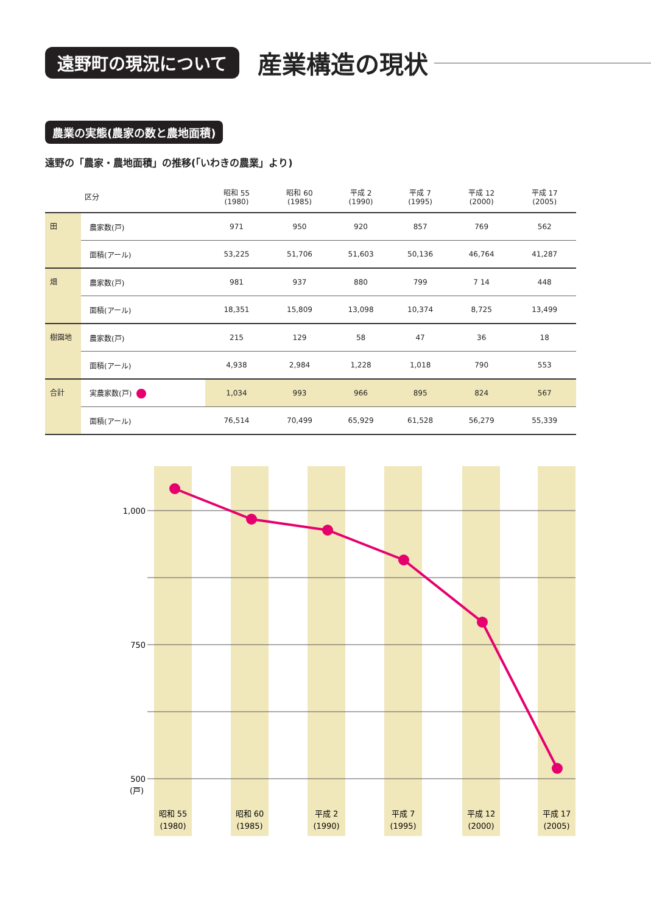遠野町の現況について 産業構造の現状
農業の実態(農家の数と農地面積)
遠野の「農家・農地面積」の推移(「いわきの農業」より)
| | 区分 | 昭和 55 (1980) | 昭和 60 (1985) | 平成 2 (1990) | 平成 7 (1995) | 平成 12 (2000) | 平成 17 (2005) |
| --- | --- | --- | --- | --- | --- | --- | --- |
| 田 | 農家数(戸) | 971 | 950 | 920 | 857 | 769 | 562 |
| | 面積(アール) | 53,225 | 51,706 | 51,603 | 50,136 | 46,764 | 41,287 |
| 畑 | 農家数(戸) | 981 | 937 | 880 | 799 | 7 14 | 448 |
| | 面積(アール) | 18,351 | 15,809 | 13,098 | 10,374 | 8,725 | 13,499 |
| 樹園地 | 農家数(戸) | 215 | 129 | 58 | 47 | 36 | 18 |
| | 面積(アール) | 4,938 | 2,984 | 1,228 | 1,018 | 790 | 553 |
| 合計 | 実農家数(戸) | 1,034 | 993 | 966 | 895 | 824 | 567 |
| | 面積(アール) | 76,514 | 70,499 | 65,929 | 61,528 | 56,279 | 55,339 |
1,000
750
500
(戸)
昭和 55
(1980)
昭和 60
(1985)
平成 2
(1990)
平成 7
(1995)
平成 12
(2000)
平成 17
(2005)